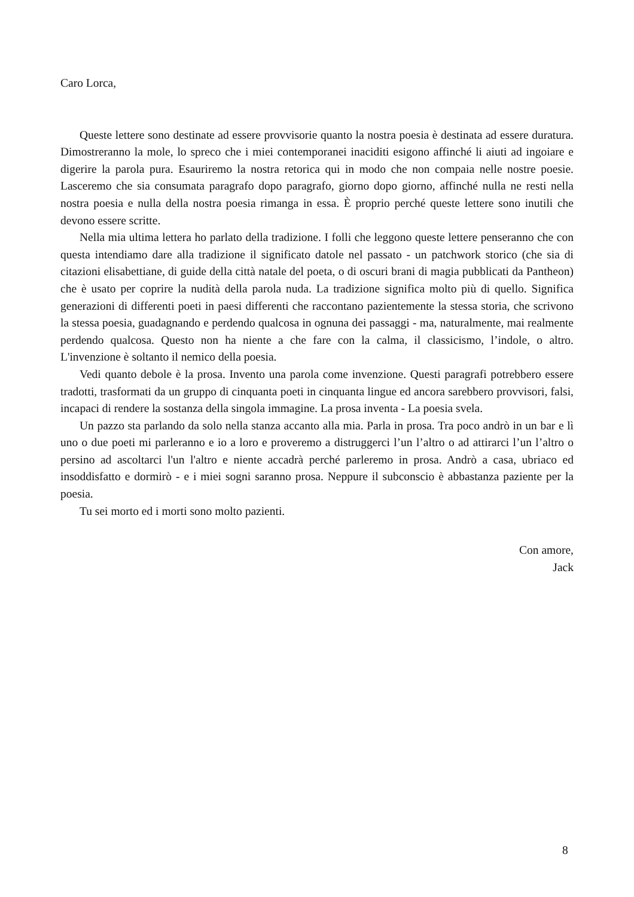Caro Lorca,
Queste lettere sono destinate ad essere provvisorie quanto la nostra poesia è destinata ad essere duratura. Dimostreranno la mole, lo spreco che i miei contemporanei inaciditi esigono affinché li aiuti ad ingoiare e digerire la parola pura. Esauriremo la nostra retorica qui in modo che non compaia nelle nostre poesie. Lasceremo che sia consumata paragrafo dopo paragrafo, giorno dopo giorno, affinché nulla ne resti nella nostra poesia e nulla della nostra poesia rimanga in essa. È proprio perché queste lettere sono inutili che devono essere scritte.
Nella mia ultima lettera ho parlato della tradizione. I folli che leggono queste lettere penseranno che con questa intendiamo dare alla tradizione il significato datole nel passato - un patchwork storico (che sia di citazioni elisabettiane, di guide della città natale del poeta, o di oscuri brani di magia pubblicati da Pantheon) che è usato per coprire la nudità della parola nuda. La tradizione significa molto più di quello. Significa generazioni di differenti poeti in paesi differenti che raccontano pazientemente la stessa storia, che scrivono la stessa poesia, guadagnando e perdendo qualcosa in ognuna dei passaggi - ma, naturalmente, mai realmente perdendo qualcosa. Questo non ha niente a che fare con la calma, il classicismo, l’indole, o altro. L'invenzione è soltanto il nemico della poesia.
Vedi quanto debole è la prosa. Invento una parola come invenzione. Questi paragrafi potrebbero essere tradotti, trasformati da un gruppo di cinquanta poeti in cinquanta lingue ed ancora sarebbero provvisori, falsi, incapaci di rendere la sostanza della singola immagine. La prosa inventa - La poesia svela.
Un pazzo sta parlando da solo nella stanza accanto alla mia. Parla in prosa. Tra poco andrò in un bar e lì uno o due poeti mi parleranno e io a loro e proveremo a distruggerci l’un l’altro o ad attirarci l’un l’altro o persino ad ascoltarci l'un l'altro e niente accadrà perché parleremo in prosa. Andrò a casa, ubriaco ed insoddisfatto e dormirò - e i miei sogni saranno prosa. Neppure il subconscio è abbastanza paziente per la poesia.
Tu sei morto ed i morti sono molto pazienti.
Con amore,
Jack
8